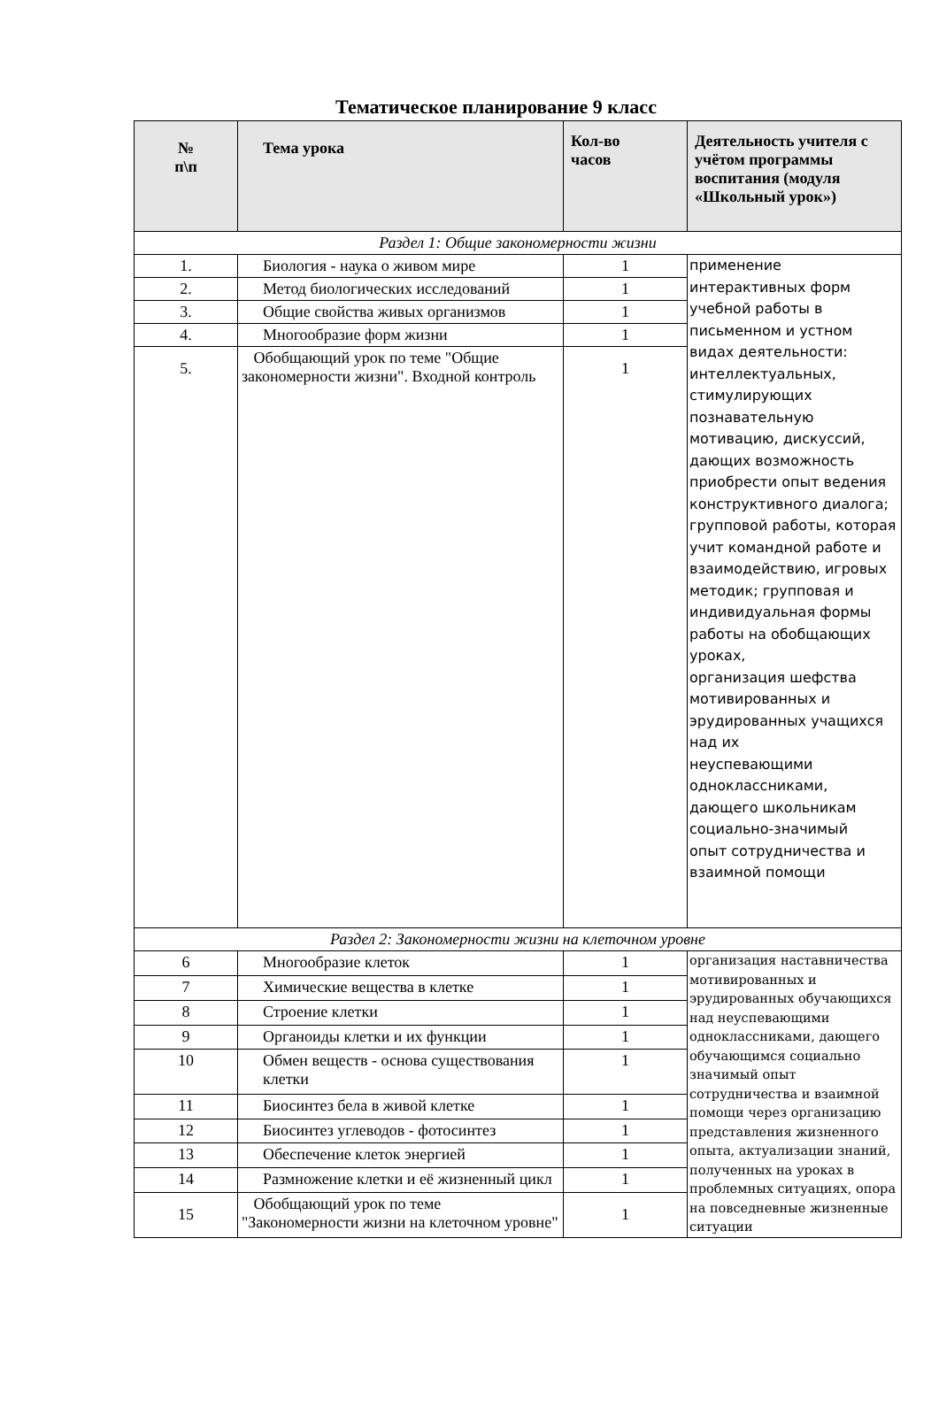Тематическое планирование 9 класс
| № п\п | Тема урока | Кол-во часов | Деятельность учителя с учётом программы воспитания (модуля «Школьный урок») |
| --- | --- | --- | --- |
| Раздел 1: Общие закономерности жизни | | | |
| 1. | Биология - наука о живом мире | 1 | применение интерактивных форм учебной работы в письменном и устном видах деятельности: интеллектуальных, стимулирующих познавательную мотивацию, дискуссий, дающих возможность приобрести опыт ведения конструктивного диалога; групповой работы, которая учит командной работе и взаимодействию, игровых методик; групповая и индивидуальная формы работы на обобщающих уроках, организация шефства мотивированных и эрудированных учащихся над их неуспевающими одноклассниками, дающего школьникам социально-значимый опыт сотрудничества и взаимной помощи |
| 2. | Метод биологических исследований | 1 | |
| 3. | Общие свойства живых организмов | 1 | |
| 4. | Многообразие форм жизни | 1 | |
| 5. | Обобщающий урок по теме "Общие закономерности жизни". Входной контроль | 1 | |
| Раздел 2: Закономерности жизни на клеточном уровне | | | |
| 6 | Многообразие клеток | 1 | организация наставничества мотивированных и эрудированных обучающихся над неуспевающими одноклассниками, дающего обучающимся социально значимый опыт сотрудничества и взаимной помощи через организацию представления жизненного опыта, актуализации знаний, полученных на уроках в проблемных ситуациях, опора на повседневные жизненные ситуации |
| 7 | Химические вещества в клетке | 1 | |
| 8 | Строение клетки | 1 | |
| 9 | Органоиды клетки и их функции | 1 | |
| 10 | Обмен веществ - основа существования клетки | 1 | |
| 11 | Биосинтез бела в живой клетке | 1 | |
| 12 | Биосинтез углеводов - фотосинтез | 1 | |
| 13 | Обеспечение клеток энергией | 1 | |
| 14 | Размножение клетки и её жизненный цикл | 1 | |
| 15 | Обобщающий урок по теме "Закономерности жизни на клеточном уровне" | 1 | |